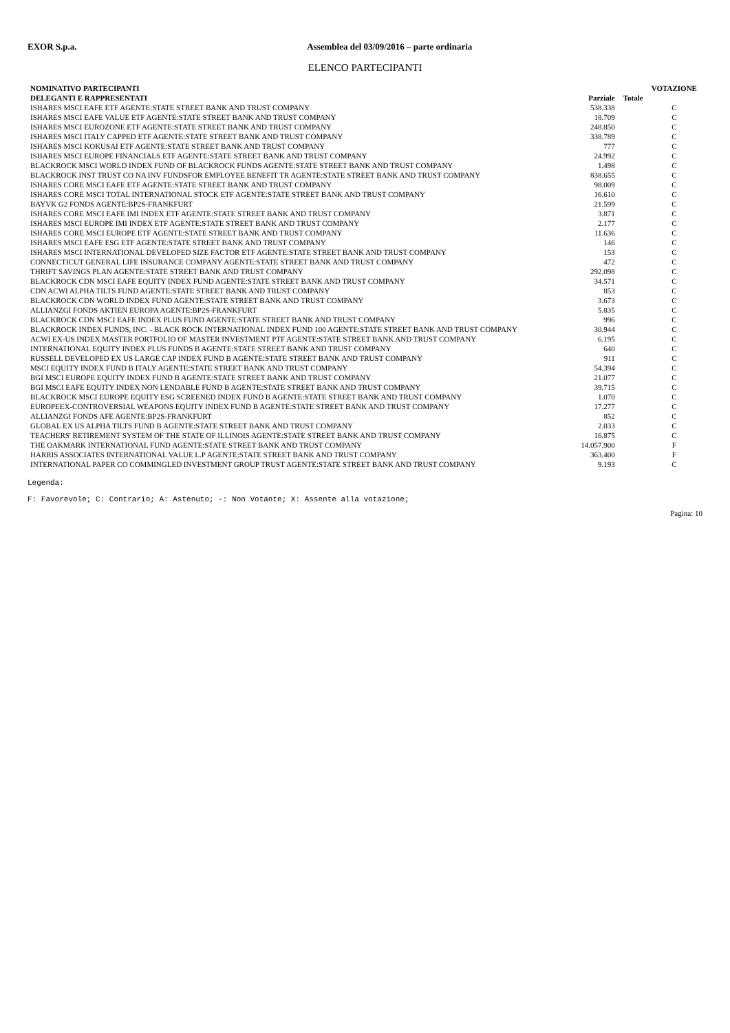EXOR S.p.a. Assemblea del 03/09/2016 – parte ordinaria
ELENCO PARTECIPANTI
| NOMINATIVO PARTECIPANTI | | | VOTAZIONE |
| --- | --- | --- | --- |
| DELEGANTI E RAPPRESENTATI | Parziale | Totale | |
| ISHARES MSCI EAFE ETF AGENTE:STATE STREET BANK AND TRUST COMPANY | 538.338 | | C |
| ISHARES MSCI EAFE VALUE ETF AGENTE:STATE STREET BANK AND TRUST COMPANY | 18.709 | | C |
| ISHARES MSCI EUROZONE ETF AGENTE:STATE STREET BANK AND TRUST COMPANY | 248.850 | | C |
| ISHARES MSCI ITALY CAPPED ETF AGENTE:STATE STREET BANK AND TRUST COMPANY | 338.789 | | C |
| ISHARES MSCI KOKUSAI ETF AGENTE:STATE STREET BANK AND TRUST COMPANY | 777 | | C |
| ISHARES MSCI EUROPE FINANCIALS ETF AGENTE:STATE STREET BANK AND TRUST COMPANY | 24.992 | | C |
| BLACKROCK MSCI WORLD INDEX FUND OF BLACKROCK FUNDS AGENTE:STATE STREET BANK AND TRUST COMPANY | 1.498 | | C |
| BLACKROCK INST TRUST CO NA INV FUNDSFOR EMPLOYEE BENEFIT TR AGENTE:STATE STREET BANK AND TRUST COMPANY | 838.655 | | C |
| ISHARES CORE MSCI EAFE ETF AGENTE:STATE STREET BANK AND TRUST COMPANY | 98.009 | | C |
| ISHARES CORE MSCI TOTAL INTERNATIONAL STOCK ETF AGENTE:STATE STREET BANK AND TRUST COMPANY | 16.610 | | C |
| BAYVK G2 FONDS AGENTE:BP2S-FRANKFURT | 21.599 | | C |
| ISHARES CORE MSCI EAFE IMI INDEX ETF AGENTE:STATE STREET BANK AND TRUST COMPANY | 3.871 | | C |
| ISHARES MSCI EUROPE IMI INDEX ETF AGENTE:STATE STREET BANK AND TRUST COMPANY | 2.177 | | C |
| ISHARES CORE MSCI EUROPE ETF AGENTE:STATE STREET BANK AND TRUST COMPANY | 11.636 | | C |
| ISHARES MSCI EAFE ESG ETF AGENTE:STATE STREET BANK AND TRUST COMPANY | 146 | | C |
| ISHARES MSCI INTERNATIONAL DEVELOPED SIZE FACTOR ETF AGENTE:STATE STREET BANK AND TRUST COMPANY | 153 | | C |
| CONNECTICUT GENERAL LIFE INSURANCE COMPANY AGENTE:STATE STREET BANK AND TRUST COMPANY | 472 | | C |
| THRIFT SAVINGS PLAN AGENTE:STATE STREET BANK AND TRUST COMPANY | 292.098 | | C |
| BLACKROCK CDN MSCI EAFE EQUITY INDEX FUND AGENTE:STATE STREET BANK AND TRUST COMPANY | 34.571 | | C |
| CDN ACWI ALPHA TILTS FUND AGENTE:STATE STREET BANK AND TRUST COMPANY | 853 | | C |
| BLACKROCK CDN WORLD INDEX FUND AGENTE:STATE STREET BANK AND TRUST COMPANY | 3.673 | | C |
| ALLIANZGI FONDS AKTIEN EUROPA AGENTE:BP2S-FRANKFURT | 5.835 | | C |
| BLACKROCK CDN MSCI EAFE INDEX PLUS FUND AGENTE:STATE STREET BANK AND TRUST COMPANY | 996 | | C |
| BLACKROCK INDEX FUNDS, INC. - BLACK ROCK INTERNATIONAL INDEX FUND 100 AGENTE:STATE STREET BANK AND TRUST COMPANY | 30.944 | | C |
| ACWI EX-US INDEX MASTER PORTFOLIO OF MASTER INVESTMENT PTF AGENTE:STATE STREET BANK AND TRUST COMPANY | 6.195 | | C |
| INTERNATIONAL EQUITY INDEX PLUS FUNDS B AGENTE:STATE STREET BANK AND TRUST COMPANY | 640 | | C |
| RUSSELL DEVELOPED EX US LARGE CAP INDEX FUND B AGENTE:STATE STREET BANK AND TRUST COMPANY | 911 | | C |
| MSCI EQUITY INDEX FUND B ITALY AGENTE:STATE STREET BANK AND TRUST COMPANY | 54.394 | | C |
| BGI MSCI EUROPE EQUITY INDEX FUND B AGENTE:STATE STREET BANK AND TRUST COMPANY | 21.077 | | C |
| BGI MSCI EAFE EQUITY INDEX NON LENDABLE FUND B AGENTE:STATE STREET BANK AND TRUST COMPANY | 39.715 | | C |
| BLACKROCK MSCI EUROPE EQUITY ESG SCREENED INDEX FUND B AGENTE:STATE STREET BANK AND TRUST COMPANY | 1.070 | | C |
| EUROPEEX-CONTROVERSIAL WEAPONS EQUITY INDEX FUND B AGENTE:STATE STREET BANK AND TRUST COMPANY | 17.277 | | C |
| ALLIANZGI FONDS AFE AGENTE:BP2S-FRANKFURT | 852 | | C |
| GLOBAL EX US ALPHA TILTS FUND B AGENTE:STATE STREET BANK AND TRUST COMPANY | 2.033 | | C |
| TEACHERS' RETIREMENT SYSTEM OF THE STATE OF ILLINOIS AGENTE:STATE STREET BANK AND TRUST COMPANY | 16.875 | | C |
| THE OAKMARK INTERNATIONAL FUND AGENTE:STATE STREET BANK AND TRUST COMPANY | 14.057.900 | | F |
| HARRIS ASSOCIATES INTERNATIONAL VALUE L.P AGENTE:STATE STREET BANK AND TRUST COMPANY | 363.400 | | F |
| INTERNATIONAL PAPER CO COMMINGLED INVESTMENT GROUP TRUST AGENTE:STATE STREET BANK AND TRUST COMPANY | 9.193 | | C |
Legenda:
F: Favorevole; C: Contrario; A: Astenuto; -: Non Votante; X: Assente alla votazione;
Pagina: 10